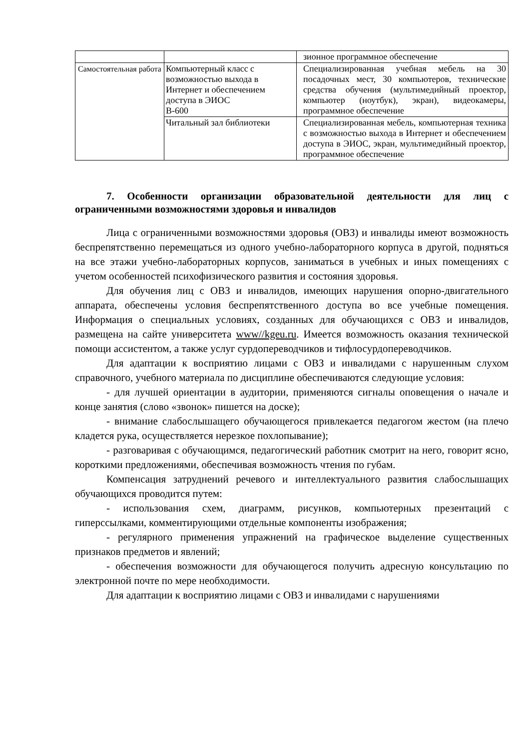| | | зионное программное обеспечение |
| Самостоятельная работа | Компьютерный класс с возможностью выхода в Интернет и обеспечением доступа в ЭИОС В-600 | Специализированная учебная мебель на 30 посадочных мест, 30 компьютеров, технические средства обучения (мультимедийный проектор, компьютер (ноутбук), экран), видеокамеры, программное обеспечение |
| | Читальный зал библиотеки | Специализированная мебель, компьютерная техника с возможностью выхода в Интернет и обеспечением доступа в ЭИОС, экран, мультимедийный проектор, программное обеспечение |
7. Особенности организации образовательной деятельности для лиц с ограниченными возможностями здоровья и инвалидов
Лица с ограниченными возможностями здоровья (ОВЗ) и инвалиды имеют возможность беспрепятственно перемещаться из одного учебно-лабораторного корпуса в другой, подняться на все этажи учебно-лабораторных корпусов, заниматься в учебных и иных помещениях с учетом особенностей психофизического развития и состояния здоровья.
Для обучения лиц с ОВЗ и инвалидов, имеющих нарушения опорно-двигательного аппарата, обеспечены условия беспрепятственного доступа во все учебные помещения. Информация о специальных условиях, созданных для обучающихся с ОВЗ и инвалидов, размещена на сайте университета www//kgeu.ru. Имеется возможность оказания технической помощи ассистентом, а также услуг сурдопереводчиков и тифлосурдопереводчиков.
Для адаптации к восприятию лицами с ОВЗ и инвалидами с нарушенным слухом справочного, учебного материала по дисциплине обеспечиваются следующие условия:
- для лучшей ориентации в аудитории, применяются сигналы оповещения о начале и конце занятия (слово «звонок» пишется на доске);
- внимание слабослышащего обучающегося привлекается педагогом жестом (на плечо кладется рука, осуществляется нерезкое похлопывание);
- разговаривая с обучающимся, педагогический работник смотрит на него, говорит ясно, короткими предложениями, обеспечивая возможность чтения по губам.
Компенсация затруднений речевого и интеллектуального развития слабослышащих обучающихся проводится путем:
- использования схем, диаграмм, рисунков, компьютерных презентаций с гиперссылками, комментирующими отдельные компоненты изображения;
- регулярного применения упражнений на графическое выделение существенных признаков предметов и явлений;
- обеспечения возможности для обучающегося получить адресную консультацию по электронной почте по мере необходимости.
Для адаптации к восприятию лицами с ОВЗ и инвалидами с нарушениями